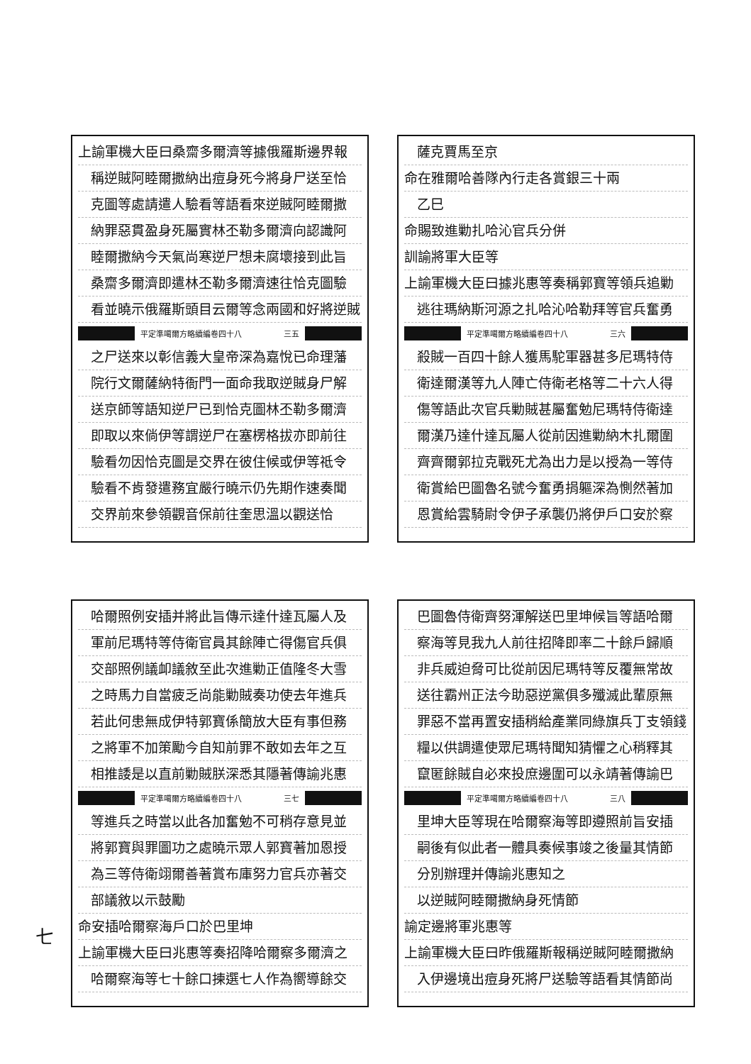上諭軍機大臣曰桑齋多爾濟等據俄羅斯邊界報
稱逆賊阿睦爾撒納出痘身死今將身尸送至恰
克圖等處請遣人驗看等語看來逆賊阿睦爾撒
納罪惡貫盈身死屬實林丕勒多爾濟向認識阿
睦爾撒納今天氣尚寒逆尸想未腐壞接到此旨
桑齋多爾濟即遣林丕勒多爾濟速往恰克圖驗
看並曉示俄羅斯頭目云爾等念兩國和好將逆賊
平定準噶爾方略續編卷四十八 三五
之尸送來以彰信義大皇帝深為嘉悅已命理藩
院行文爾薩納特衙門一面命我取逆賊身尸解
送京師等語知逆尸已到恰克圖林丕勒多爾濟
即取以來倘伊等謂逆尸在塞楞格拔亦即前往
驗看勿因恰克圖是交界在彼住候或伊等祗令
驗看不肯發遣務宜嚴行曉示仍先期作速奏聞
交界前來參領觀音保前往奎思溫以觀送恰
薩克賈馬至京
命在雅爾哈善隊內行走各賞銀三十兩
乙巳
命賜致進勦扎哈沁官兵分併
訓諭將軍大臣等
上諭軍機大臣曰據兆惠等奏稱郭寶等領兵追勦
逃往瑪納斯河源之扎哈沁哈勒拜等官兵奮勇
平定準噶爾方略續編卷四十八 三六
殺賊一百四十餘人獲馬駝軍器甚多尼瑪特侍
衛達爾漢等九人陣亡侍衛老格等二十六人得
傷等語此次官兵勦賊甚屬奮勉尼瑪特侍衛達
爾漢乃達什達瓦屬人從前因進勦納木扎爾圍
齊齊爾郭拉克戰死尤為出力是以授為一等侍
衛賞給巴圖魯名號今奮勇捐軀深為惻然著加
恩賞給雲騎尉令伊子承襲仍將伊戶口安於察
哈爾照例安插并將此旨傳示達什達瓦屬人及
軍前尼瑪特等侍衛官員其餘陣亡得傷官兵俱
交部照例議卹議敘至此次進勦正值隆冬大雪
之時馬力自當疲乏尚能勦賊奏功使去年進兵
若此何患無成伊特郭寶係簡放大臣有事但務
之將軍不加策勵今自知前罪不敢如去年之互
相推諉是以直前勦賊朕深悉其隱著傳諭兆惠
平定準噶爾方略續編卷四十八 三七
等進兵之時當以此各加奮勉不可稍存意見並
將郭寶與罪圖功之處曉示眾人郭寶著加恩授
為三等侍衛翊爾善著賞布庫努力官兵亦著交
部議敘以示鼓勵
命安插哈爾察海戶口於巴里坤
上諭軍機大臣曰兆惠等奏招降哈爾察多爾濟之
哈爾察海等七十餘口揀選七人作為嚮導餘交
巴圖魯侍衛齊努渾解送巴里坤候旨等語哈爾
察海等見我九人前往招降即率二十餘戶歸順
非兵威迫脅可比從前因尼瑪特等反覆無常故
送往霸州正法今助惡逆黨俱多殲滅此輩原無
罪惡不當再置安插稍給產業同綠旗兵丁支領錢
糧以供調遣使眾尼瑪特聞知猜懼之心稍釋其
竄匿餘賊自必來投庶邊圍可以永靖著傳諭巴
平定準噶爾方略續編卷四十八 三八
里坤大臣等現在哈爾察海等即遵照前旨安插
嗣後有似此者一體具奏候事竣之後量其情節
分別辦理并傳諭兆惠知之
以逆賊阿睦爾撒納身死情節
諭定邊將軍兆惠等
上諭軍機大臣曰昨俄羅斯報稱逆賊阿睦爾撒納
入伊邊境出痘身死將尸送驗等語看其情節尚
七